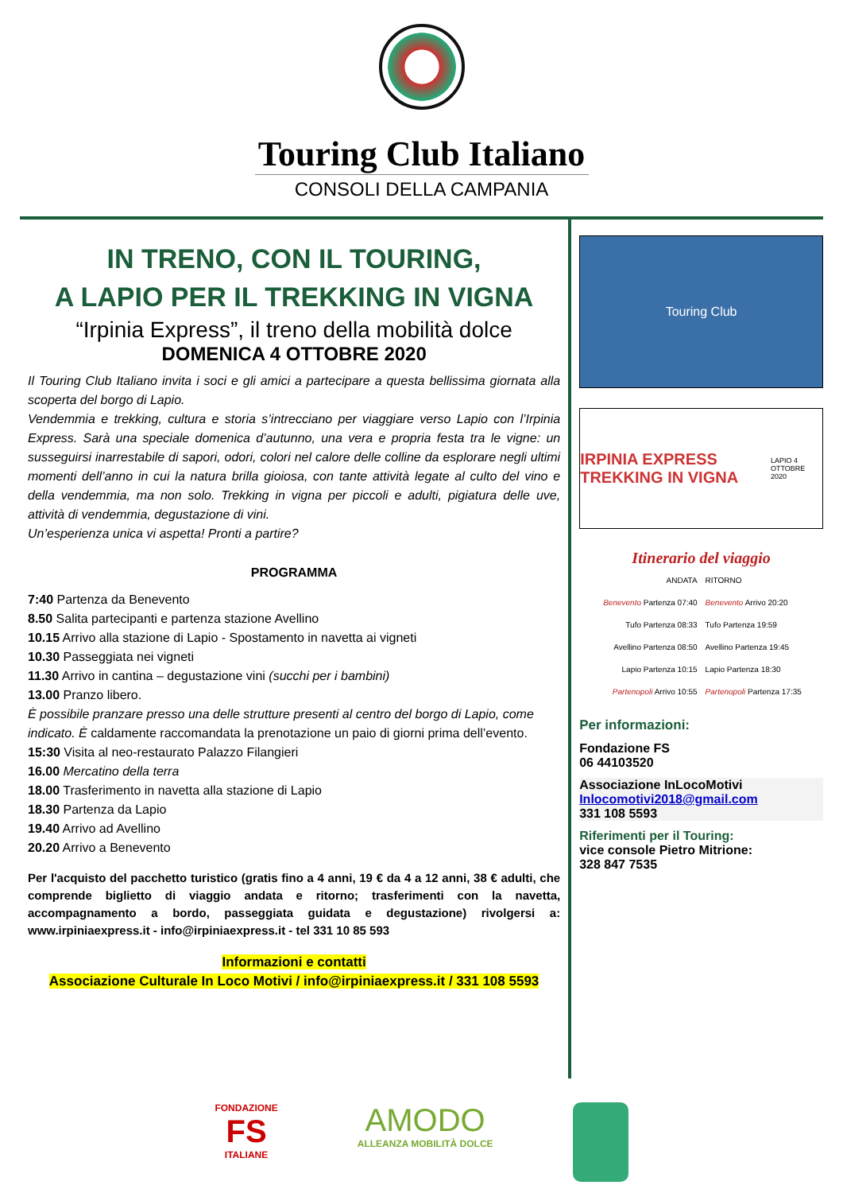Touring Club Italiano
CONSOLI DELLA CAMPANIA
IN TRENO, CON IL TOURING,
A LAPIO PER IL TREKKING IN VIGNA
“Irpinia Express”, il treno della mobilità dolce
DOMENICA 4 OTTOBRE 2020
Il Touring Club Italiano invita i soci e gli amici a partecipare a questa bellissima giornata alla scoperta del borgo di Lapio.
Vendemmia e trekking, cultura e storia s’intrecciano per viaggiare verso Lapio con l’Irpinia Express. Sarà una speciale domenica d’autunno, una vera e propria festa tra le vigne: un susseguirsi inarrestabile di sapori, odori, colori nel calore delle colline da esplorare negli ultimi momenti dell’anno in cui la natura brilla gioiosa, con tante attività legate al culto del vino e della vendemmia, ma non solo. Trekking in vigna per piccoli e adulti, pigiatura delle uve, attività di vendemmia, degustazione di vini.
Un’esperienza unica vi aspetta! Pronti a partire?
PROGRAMMA
7:40 Partenza da Benevento
8.50 Salita partecipanti e partenza stazione Avellino
10.15 Arrivo alla stazione di Lapio - Spostamento in navetta ai vigneti
10.30 Passeggiata nei vigneti
11.30 Arrivo in cantina – degustazione vini (succhi per i bambini)
13.00 Pranzo libero.
È possibile pranzare presso una delle strutture presenti al centro del borgo di Lapio, come indicato. È caldamente raccomandata la prenotazione un paio di giorni prima dell’evento.
15:30 Visita al neo-restaurato Palazzo Filangieri
16.00 Mercatino della terra
18.00 Trasferimento in navetta alla stazione di Lapio
18.30 Partenza da Lapio
19.40 Arrivo ad Avellino
20.20 Arrivo a Benevento
Per l'acquisto del pacchetto turistico (gratis fino a 4 anni, 19 € da 4 a 12 anni, 38 € adulti, che comprende biglietto di viaggio andata e ritorno; trasferimenti con la navetta, accompagnamento a bordo, passeggiata guidata e degustazione) rivolgersi a: www.irpiniaexpress.it - info@irpiniaexpress.it - tel 331 10 85 593
Informazioni e contatti
Associazione Culturale In Loco Motivi / info@irpiniaexpress.it / 331 108 5593
Touring Club
IRPINIA EXPRESS TREKKING IN VIGNA LAPIO 4 OTTOBRE 2020
Itinerario del viaggio
ANDATA
Benevento Partenza 07:40
Tufo Partenza 08:33
Avellino Partenza 08:50
Lapio Partenza 10:15
Partenopoli Arrivo 10:55
RITORNO
Benevento Arrivo 20:20
Tufo Partenza 19:59
Avellino Partenza 19:45
Lapio Partenza 18:30
Partenopoli Partenza 17:35
Per informazioni:
Fondazione FS
06 44103520
Associazione InLocoMotivi
Inlocomotivi2018@gmail.com
331 108 5593
Riferimenti per il Touring:
vice console Pietro Mitrione:
328 847 7535
FONDAZIONE
FS
ITALIANE
AMODO
ALLEANZA MOBILITÀ DOLCE